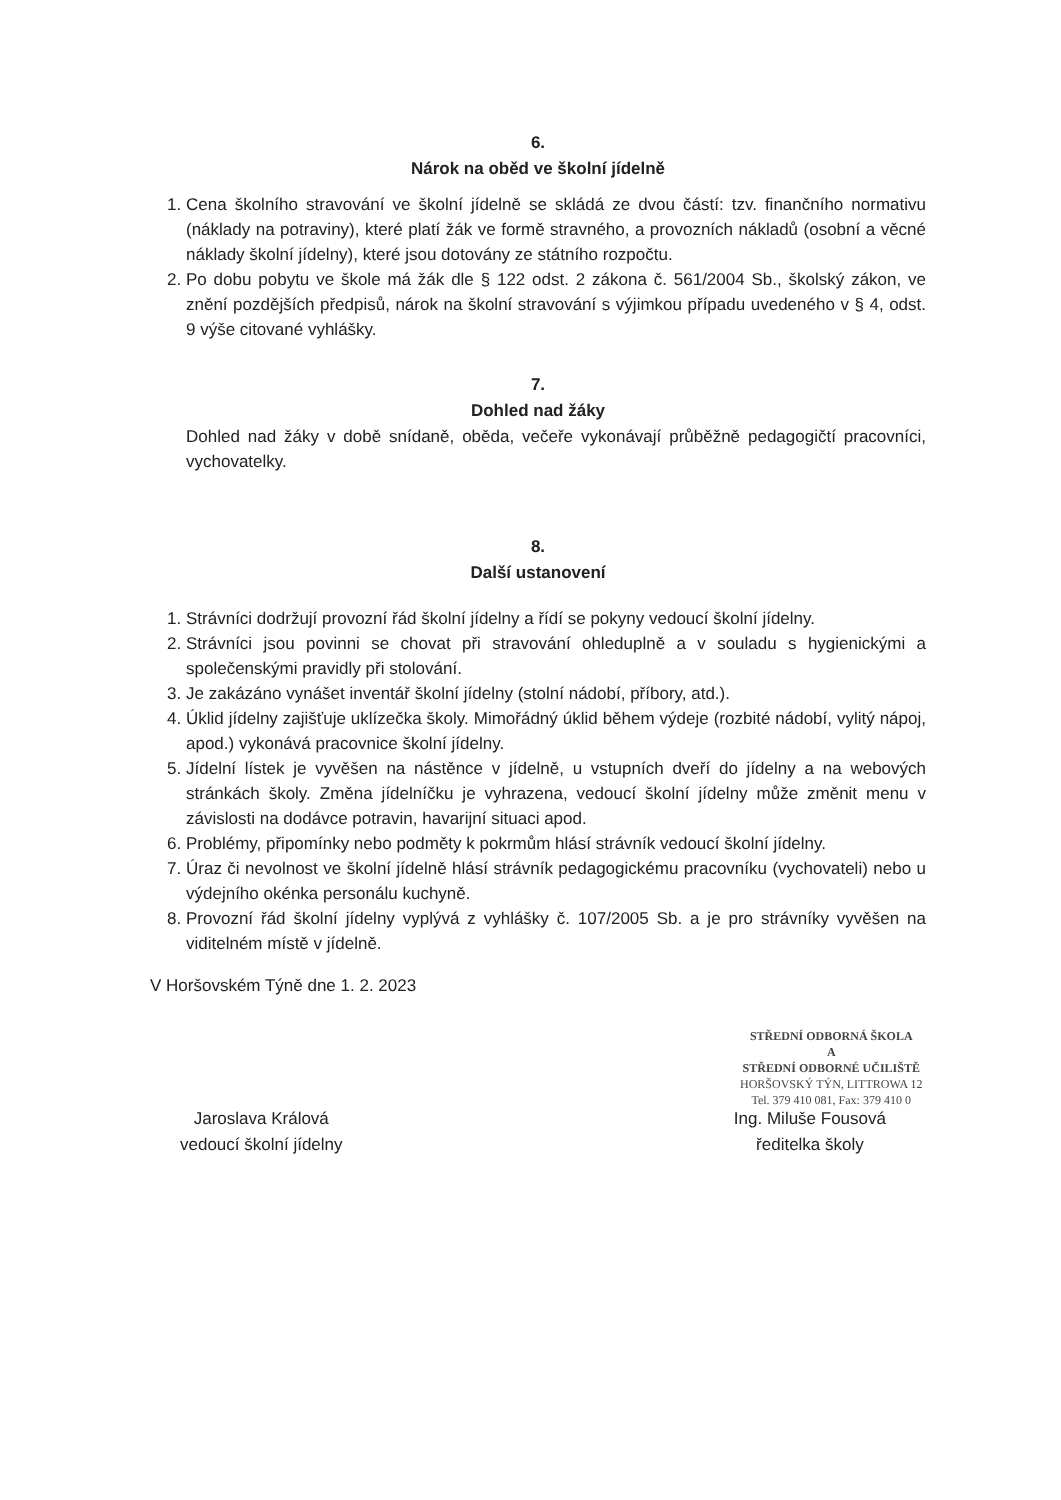6.
Nárok na oběd ve školní jídelně
1. Cena školního stravování ve školní jídelně se skládá ze dvou částí: tzv. finančního normativu (náklady na potraviny), které platí žák ve formě stravného, a provozních nákladů (osobní a věcné náklady školní jídelny), které jsou dotovány ze státního rozpočtu.
2. Po dobu pobytu ve škole má žák dle § 122 odst. 2 zákona č. 561/2004 Sb., školský zákon, ve znění pozdějších předpisů, nárok na školní stravování s výjimkou případu uvedeného v § 4, odst. 9 výše citované vyhlášky.
7.
Dohled nad žáky
Dohled nad žáky v době snídaně, oběda, večeře vykonávají průběžně pedagogičtí pracovníci, vychovatelky.
8.
Další ustanovení
1. Strávníci dodržují provozní řád školní jídelny a řídí se pokyny vedoucí školní jídelny.
2. Strávníci jsou povinni se chovat při stravování ohleduplně a v souladu s hygienickými a společenskými pravidly při stolování.
3. Je zakázáno vynášet inventář školní jídelny (stolní nádobí, příbory, atd.).
4. Úklid jídelny zajišťuje uklízečka školy. Mimořádný úklid během výdeje (rozbité nádobí, vylitý nápoj, apod.) vykonává pracovnice školní jídelny.
5. Jídelní lístek je vyvěšen na nástěnce v jídelně, u vstupních dveří do jídelny a na webových stránkách školy. Změna jídelníčku je vyhrazena, vedoucí školní jídelny může změnit menu v závislosti na dodávce potravin, havarijní situaci apod.
6. Problémy, připomínky nebo podměty k pokrmům hlásí strávník vedoucí školní jídelny.
7. Úraz či nevolnost ve školní jídelně hlásí strávník pedagogickému pracovníku (vychovateli) nebo u výdejního okénka personálu kuchyně.
8. Provozní řád školní jídelny vyplývá z vyhlášky č. 107/2005 Sb. a je pro strávníky vyvěšen na viditelném místě v jídelně.
V Horšovském Týně dne 1. 2. 2023
Jaroslava Králová
vedoucí školní jídelny
Ing. Miluše Fousová
ředitelka školy
STŘEDNÍ ODBORNÁ ŠKOLA
A
STŘEDNÍ ODBORNÉ UČILIŠTĚ
HORŠOVSKÝ TÝN, LITTROWA 12
Tel. 379 410 081, Fax: 379 410 0